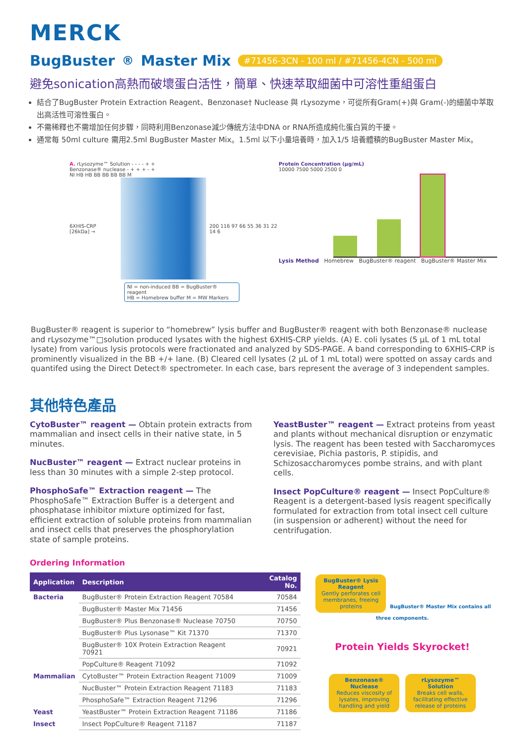MERCK
BugBuster<sup>®</sup> Master Mix #71456-3CN - 100 ml / #71456-4CN - 500 ml
避免sonication高熱而破壞蛋白活性，簡單、快速萃取細菌中可溶性重組蛋白
結合了BugBuster Protein Extraction Reagent、Benzonase† Nuclease 與 rLysozyme，可從所有Gram(+)與 Gram(-)的細菌中萃取出高活性可溶性蛋白。
不需稀釋也不需增加任何步驟，同時利用Benzonase減少傳統方法中DNA or RNA所造成純化蛋白質的干擾。
通常每 50ml culture 需用2.5ml BugBuster Master Mix。1.5ml 以下小量培養時，加入1/5 培養體積的BugBuster Master Mix。
A. rLysozyme™ Solution - - - - + +
Benzonase® nuclease - + + + - +
NI HB HB BB BB BB BB M
6XHIS-CRP [26kDa] → 200 116 97 66 55 36 31 22 14 6
NI = non-induced BB = BugBuster® reagent
HB = Homebrew buffer M = MW Markers
Protein Concentration (µg/mL)
10000 7500 5000 2500 0
Lysis Method Homebrew BugBuster® reagent BugBuster® Master Mix
BugBuster® reagent is superior to “homebrew” lysis buffer and BugBuster® reagent with both Benzonase® nuclease and rLysozyme™□solution produced lysates with the highest 6XHIS-CRP yields. (A) E. coli lysates (5 µL of 1 mL total lysate) from various lysis protocols were fractionated and analyzed by SDS-PAGE. A band corresponding to 6XHIS-CRP is prominently visualized in the BB +/+ lane. (B) Cleared cell lysates (2 µL of 1 mL total) were spotted on assay cards and quantifed using the Direct Detect® spectrometer. In each case, bars represent the average of 3 independent samples.
其他特色產品
CytoBuster™ reagent — Obtain protein extracts from mammalian and insect cells in their native state, in 5 minutes.
NucBuster™ reagent — Extract nuclear proteins in less than 30 minutes with a simple 2-step protocol.
PhosphoSafe™ Extraction reagent — The PhosphoSafe™ Extraction Buffer is a detergent and phosphatase inhibitor mixture optimized for fast, efficient extraction of soluble proteins from mammalian and insect cells that preserves the phosphorylation state of sample proteins.
YeastBuster™ reagent — Extract proteins from yeast and plants without mechanical disruption or enzymatic lysis. The reagent has been tested with Saccharomyces cerevisiae, Pichia pastoris, P. stipidis, and Schizosaccharomyces pombe strains, and with plant cells.
Insect PopCulture® reagent — Insect PopCulture® Reagent is a detergent-based lysis reagent specifically formulated for extraction from total insect cell culture (in suspension or adherent) without the need for centrifugation.
Ordering Information
| Application | Description | Catalog No. |
| --- | --- | --- |
| Bacteria | BugBuster® Protein Extraction Reagent 70584 | 70584 |
| | BugBuster® Master Mix 71456 | 71456 |
| | BugBuster® Plus Benzonase® Nuclease 70750 | 70750 |
| | BugBuster® Plus Lysonase™ Kit 71370 | 71370 |
| | BugBuster® 10X Protein Extraction Reagent 70921 | 70921 |
| | PopCulture® Reagent 71092 | 71092 |
| Mammalian | CytoBuster™ Protein Extraction Reagent 71009 | 71009 |
| | NucBuster™ Protein Extraction Reagent 71183 | 71183 |
| | PhosphoSafe™ Extraction Reagent 71296 | 71296 |
| Yeast | YeastBuster™ Protein Extraction Reagent 71186 | 71186 |
| Insect | Insect PopCulture® Reagent 71187 | 71187 |
BugBuster® Lysis Reagent
Gently perforates cell membranes, freeing proteins
BugBuster® Master Mix contains all three components.
Protein Yields Skyrocket!
Benzonase® Nuclease
Reduces viscosity of lysates, improving handling and yield
rLysozyme™ Solution
Breaks cell walls, facilitating effective release of proteins